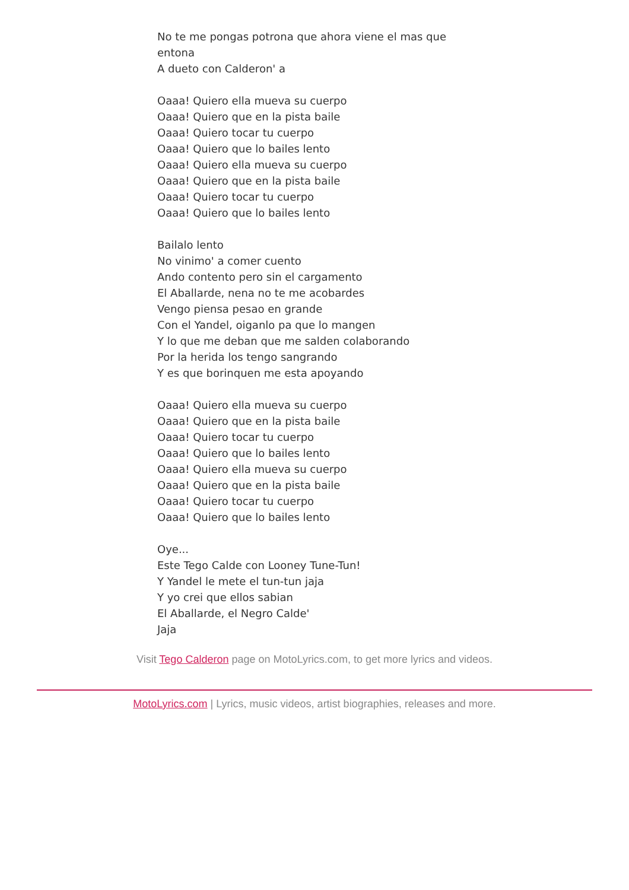No te me pongas potrona que ahora viene el mas que entona
A dueto con Calderon' a
Oaaa! Quiero ella mueva su cuerpo
Oaaa! Quiero que en la pista baile
Oaaa! Quiero tocar tu cuerpo
Oaaa! Quiero que lo bailes lento
Oaaa! Quiero ella mueva su cuerpo
Oaaa! Quiero que en la pista baile
Oaaa! Quiero tocar tu cuerpo
Oaaa! Quiero que lo bailes lento
Bailalo lento
No vinimo' a comer cuento
Ando contento pero sin el cargamento
El Aballarde, nena no te me acobardes
Vengo piensa pesao en grande
Con el Yandel, oiganlo pa que lo mangen
Y lo que me deban que me salden colaborando
Por la herida los tengo sangrando
Y es que borinquen me esta apoyando
Oaaa! Quiero ella mueva su cuerpo
Oaaa! Quiero que en la pista baile
Oaaa! Quiero tocar tu cuerpo
Oaaa! Quiero que lo bailes lento
Oaaa! Quiero ella mueva su cuerpo
Oaaa! Quiero que en la pista baile
Oaaa! Quiero tocar tu cuerpo
Oaaa! Quiero que lo bailes lento
Oye...
Este Tego Calde con Looney Tune-Tun!
Y Yandel le mete el tun-tun jaja
Y yo crei que ellos sabian
El Aballarde, el Negro Calde'
Jaja
Visit Tego Calderon page on MotoLyrics.com, to get more lyrics and videos.
MotoLyrics.com | Lyrics, music videos, artist biographies, releases and more.